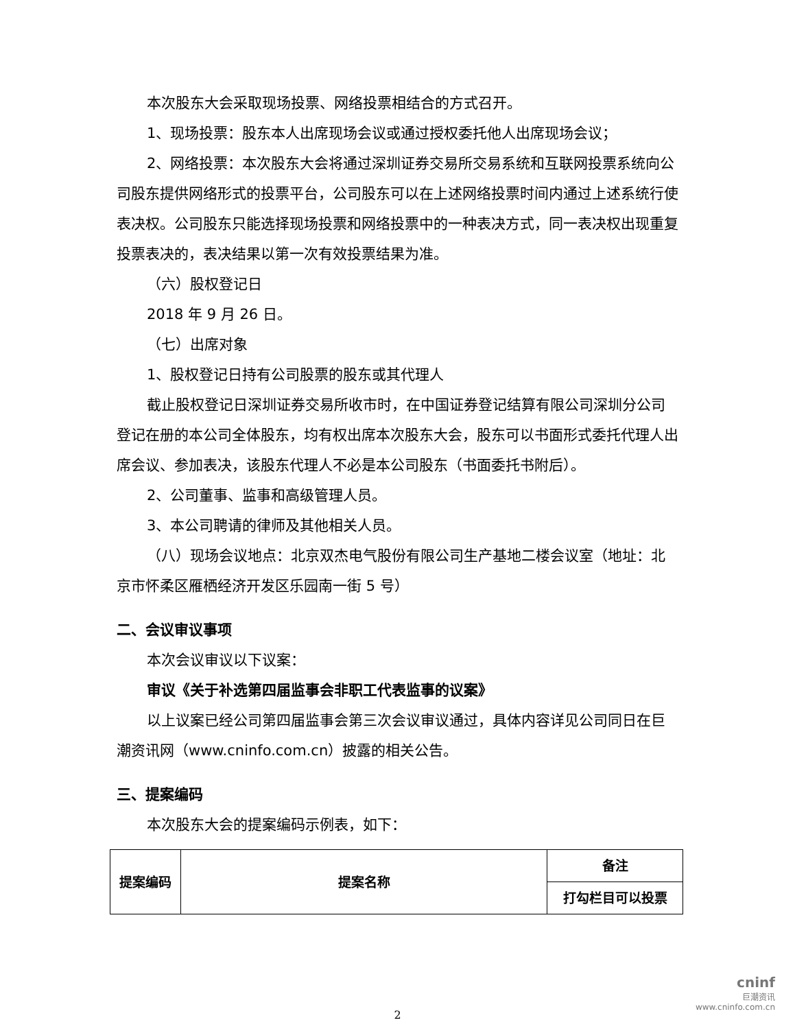本次股东大会采取现场投票、网络投票相结合的方式召开。
1、现场投票：股东本人出席现场会议或通过授权委托他人出席现场会议；
2、网络投票：本次股东大会将通过深圳证券交易所交易系统和互联网投票系统向公司股东提供网络形式的投票平台，公司股东可以在上述网络投票时间内通过上述系统行使表决权。公司股东只能选择现场投票和网络投票中的一种表决方式，同一表决权出现重复投票表决的，表决结果以第一次有效投票结果为准。
（六）股权登记日
2018 年 9 月 26 日。
（七）出席对象
1、股权登记日持有公司股票的股东或其代理人
截止股权登记日深圳证券交易所收市时，在中国证券登记结算有限公司深圳分公司登记在册的本公司全体股东，均有权出席本次股东大会，股东可以书面形式委托代理人出席会议、参加表决，该股东代理人不必是本公司股东（书面委托书附后）。
2、公司董事、监事和高级管理人员。
3、本公司聘请的律师及其他相关人员。
（八）现场会议地点：北京双杰电气股份有限公司生产基地二楼会议室（地址：北京市怀柔区雁栖经济开发区乐园南一街 5 号）
二、会议审议事项
本次会议审议以下议案：
审议《关于补选第四届监事会非职工代表监事的议案》
以上议案已经公司第四届监事会第三次会议审议通过，具体内容详见公司同日在巨潮资讯网（www.cninfo.com.cn）披露的相关公告。
三、提案编码
本次股东大会的提案编码示例表，如下：
| 提案编码 | 提案名称 | 备注 |
| | | 打勾栏目可以投票 |
2
cninf
巨潮资讯
www.cninfo.com.cn